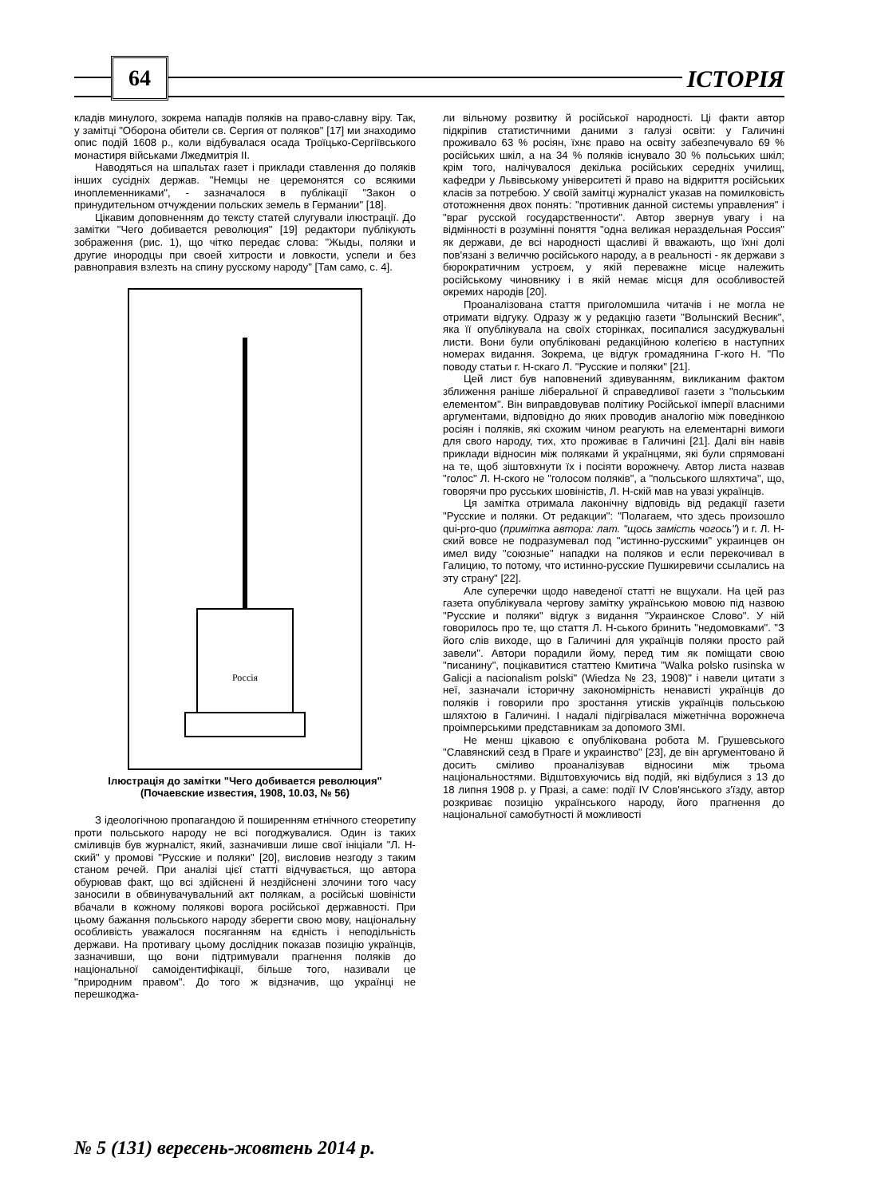64 ІСТОРІЯ
кладів минулого, зокрема нападів поляків на право-славну віру. Так, у замітці "Оборона обители св. Сергия от поляков" [17] ми знаходимо опис подій 1608 р., коли відбувалася осада Троїцько-Сергіївського монастиря військами Лжедмитрія II.
Наводяться на шпальтах газет і приклади ставлення до поляків інших сусідніх держав. "Немцы не церемонятся со всякими иноплеменниками", - зазначалося в публікації "Закон о принудительном отчуждении польских земель в Германии" [18].
Цікавим доповненням до тексту статей слугували ілюстрації. До замітки "Чего добивается революция" [19] редактори публікують зображення (рис. 1), що чітко передає слова: "Жыды, поляки и другие инородцы при своей хитрости и ловкости, успели и без равноправия взлезть на спину русскому народу" [Там само, с. 4].
Россія
Ілюстрація до замітки "Чего добивается революция"
(Почаевские известия, 1908, 10.03, № 56)
З ідеологічною пропагандою й поширенням етнічного стеоретипу проти польського народу не всі погоджувалися. Один із таких сміливців був журналіст, який, зазначивши лише свої ініціали "Л. Н-ский" у промові "Русские и поляки" [20], висловив незгоду з таким станом речей. При аналізі цієї статті відчувається, що автора обурював факт, що всі здійснені й нездійснені злочини того часу заносили в обвинувачувальний акт полякам, а російські шовіністи вбачали в кожному полякові ворога російської державності. При цьому бажання польського народу зберегти свою мову, національну особливість уважалося посяганням на єдність і неподільність держави. На противагу цьому дослідник показав позицію українців, зазначивши, що вони підтримували прагнення поляків до національної самоідентифікації, більше того, називали це "природним правом". До того ж відзначив, що українці не перешкоджа-
ли вільному розвитку й російської народності. Ці факти автор підкріпив статистичними даними з галузі освіти: у Галичині проживало 63 % росіян, їхнє право на освіту забезпечувало 69 % російських шкіл, а на 34 % поляків існувало 30 % польських шкіл; крім того, налічувалося декілька російських середніх училищ, кафедри у Львівському університеті й право на відкриття російських класів за потребою. У своїй замітці журналіст указав на помилковість ототожнення двох понять: "противник данной системы управления" і "враг русской государственности". Автор звернув увагу і на відмінності в розумінні поняття "одна великая нераздельная Россия" як держави, де всі народності щасливі й вважають, що їхні долі пов'язані з величчю російського народу, а в реальності - як держави з бюрократичним устроєм, у якій переважне місце належить російському чиновнику і в якій немає місця для особливостей окремих народів [20].
Проаналізована стаття приголомшила читачів і не могла не отримати відгуку. Одразу ж у редакцію газети "Волынский Весник", яка її опублікувала на своїх сторінках, посипалися засуджувальні листи. Вони були опубліковані редакційною колегією в наступних номерах видання. Зокрема, це відгук громадянина Г-кого Н. "По поводу статьи г. Н-скаго Л. "Русские и поляки" [21].
Цей лист був наповнений здивуванням, викликаним фактом зближення раніше ліберальної й справедливої газети з "польським елементом". Він виправдовував політику Російської імперії власними аргументами, відповідно до яких проводив аналогію між поведінкою росіян і поляків, які схожим чином реагують на елементарні вимоги для свого народу, тих, хто проживає в Галичині [21]. Далі він навів приклади відносин між поляками й українцями, які були спрямовані на те, щоб зіштовхнути їх і посіяти ворожнечу. Автор листа назвав "голос" Л. Н-ского не "голосом поляків", а "польського шляхтича", що, говорячи про русських шовіністів, Л. Н-скій мав на увазі українців.
Ця замітка отримала лаконічну відповідь від редакції газети "Русские и поляки. От редакции": "Полагаем, что здесь произошло qui-pro-quo (примітка автора: лат. "щось замість чогось") и г. Л. Н-ский вовсе не подразумевал под "истинно-русскими" украинцев он имел виду "союзные" нападки на поляков и если перекочивал в Галицию, то потому, что истинно-русские Пушкиревичи ссылались на эту страну" [22].
Але суперечки щодо наведеної статті не вщухали. На цей раз газета опублікувала чергову замітку українською мовою під назвою "Русские и поляки" відгук з видання "Украинское Слово". У ній говорилось про те, що стаття Л. Н-ського бринить "недомовками". "З його слів виходе, що в Галичині для українців поляки просто рай завели". Автори порадили йому, перед тим як поміщати свою "писанину", поцікавитися статтею Кмитича "Walka polsko rusinska w Galicji a nacionalism polski" (Wiedza № 23, 1908)" і навели цитати з неї, зазначали історичну закономірність ненависті українців до поляків і говорили про зростання утисків українців польською шляхтою в Галичині. І надалі підігрівалася міжетнічна ворожнеча проімперськими представникам за допомого ЗМІ.
Не менш цікавою є опублікована робота М. Грушевського "Славянский сезд в Праге и украинство" [23], де він аргументовано й досить сміливо проаналізував відносини між трьома національностями. Відштовхуючись від подій, які відбулися з 13 до 18 липня 1908 р. у Празі, а саме: події IV Слов'янського з'їзду, автор розкриває позицію українського народу, його прагнення до національної самобутності й можливості
№ 5 (131) вересень-жовтень 2014 р.